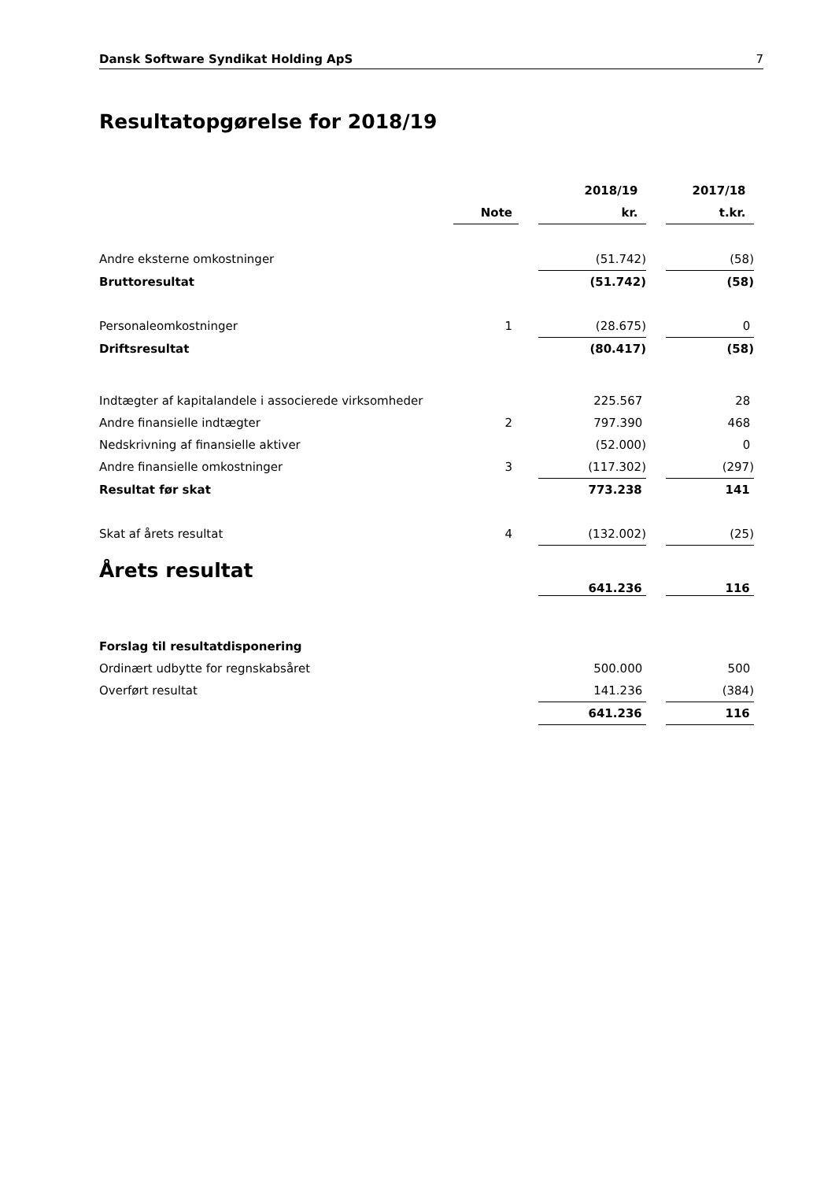Dansk Software Syndikat Holding ApS 7
Resultatopgørelse for 2018/19
| | | | 2018/19 | | 2017/18 |
| | Note | | kr. | | t.kr. |
| Andre eksterne omkostninger | | | (51.742) | | (58) |
| Bruttoresultat | | | (51.742) | | (58) |
| Personaleomkostninger | 1 | | (28.675) | | 0 |
| Driftsresultat | | | (80.417) | | (58) |
| Indtægter af kapitalandele i associerede virksomheder | | | 225.567 | | 28 |
| Andre finansielle indtægter | 2 | | 797.390 | | 468 |
| Nedskrivning af finansielle aktiver | | | (52.000) | | 0 |
| Andre finansielle omkostninger | 3 | | (117.302) | | (297) |
| Resultat før skat | | | 773.238 | | 141 |
| Skat af årets resultat | 4 | | (132.002) | | (25) |
| Årets resultat | | | 641.236 | | 116 |
| Forslag til resultatdisponering | | | | | |
| Ordinært udbytte for regnskabsåret | | | 500.000 | | 500 |
| Overført resultat | | | 141.236 | | (384) |
| | | | 641.236 | | 116 |